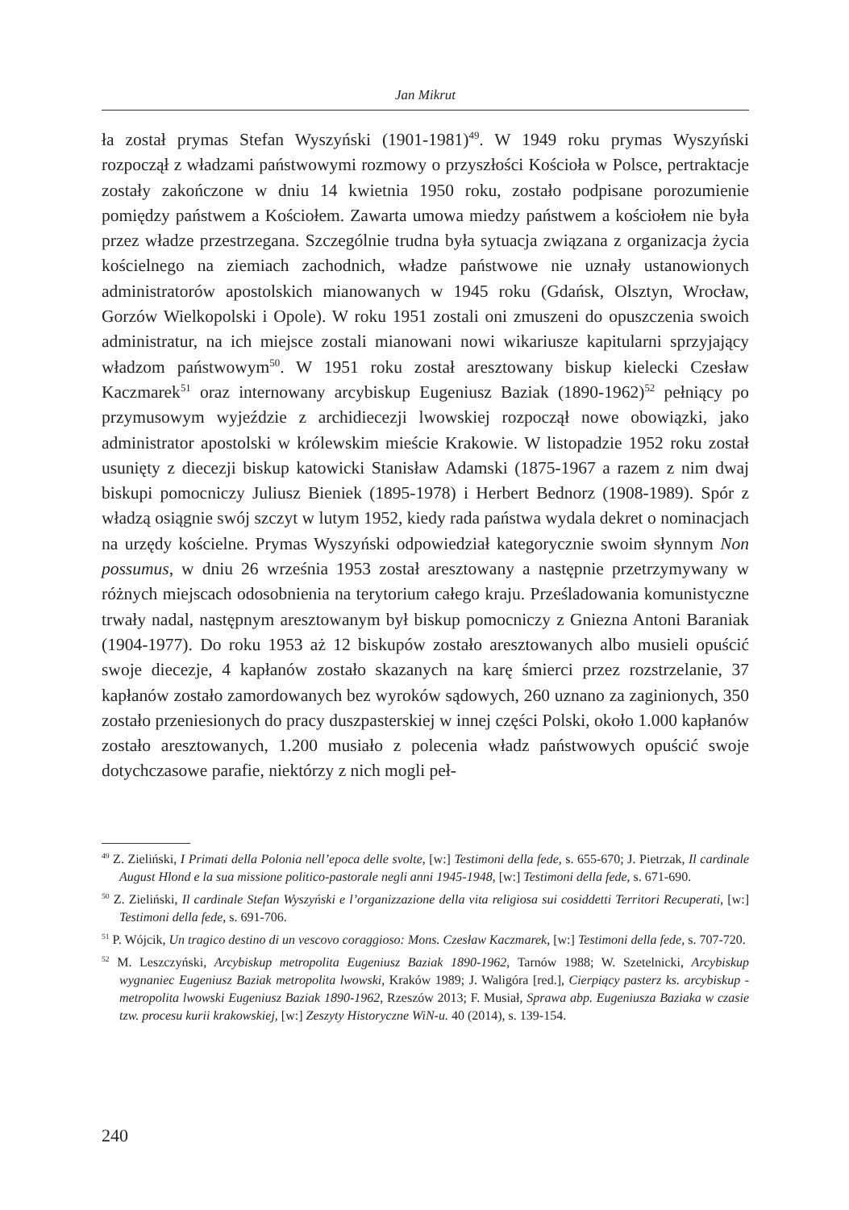Jan Mikrut
ła został prymas Stefan Wyszyński (1901-1981)<sup>49</sup>. W 1949 roku prymas Wyszyński rozpoczął z władzami państwowymi rozmowy o przyszłości Kościoła w Polsce, pertraktacje zostały zakończone w dniu 14 kwietnia 1950 roku, zostało podpisane porozumienie pomiędzy państwem a Kościołem. Zawarta umowa miedzy państwem a kościołem nie była przez władze przestrzegana. Szczególnie trudna była sytuacja związana z organizacja życia kościelnego na ziemiach zachodnich, władze państwowe nie uznały ustanowionych administratorów apostolskich mianowanych w 1945 roku (Gdańsk, Olsztyn, Wrocław, Gorzów Wielkopolski i Opole). W roku 1951 zostali oni zmuszeni do opuszczenia swoich administratur, na ich miejsce zostali mianowani nowi wikariusze kapitularni sprzyjający władzom państwowym<sup>50</sup>. W 1951 roku został aresztowany biskup kielecki Czesław Kaczmarek<sup>51</sup> oraz internowany arcybiskup Eugeniusz Baziak (1890-1962)<sup>52</sup> pełniący po przymusowym wyjeździe z archidiecezji lwowskiej rozpoczął nowe obowiązki, jako administrator apostolski w królewskim mieście Krakowie. W listopadzie 1952 roku został usunięty z diecezji biskup katowicki Stanisław Adamski (1875-1967 a razem z nim dwaj biskupi pomocniczy Juliusz Bieniek (1895-1978) i Herbert Bednorz (1908-1989). Spór z władzą osiągnie swój szczyt w lutym 1952, kiedy rada państwa wydala dekret o nominacjach na urzędy kościelne. Prymas Wyszyński odpowiedział kategorycznie swoim słynnym Non possumus, w dniu 26 września 1953 został aresztowany a następnie przetrzymywany w różnych miejscach odosobnienia na terytorium całego kraju. Prześladowania komunistyczne trwały nadal, następnym aresztowanym był biskup pomocniczy z Gniezna Antoni Baraniak (1904-1977). Do roku 1953 aż 12 biskupów zostało aresztowanych albo musieli opuścić swoje diecezje, 4 kapłanów zostało skazanych na karę śmierci przez rozstrzelanie, 37 kapłanów zostało zamordowanych bez wyroków sądowych, 260 uznano za zaginionych, 350 zostało przeniesionych do pracy duszpasterskiej w innej części Polski, około 1.000 kapłanów zostało aresztowanych, 1.200 musiało z polecenia władz państwowych opuścić swoje dotychczasowe parafie, niektórzy z nich mogli peł-
<sup>49</sup> Z. Zieliński, I Primati della Polonia nell’epoca delle svolte, [w:] Testimoni della fede, s. 655-670; J. Pietrzak, Il cardinale August Hlond e la sua missione politico-pastorale negli anni 1945-1948, [w:] Testimoni della fede, s. 671-690.
<sup>50</sup> Z. Zieliński, Il cardinale Stefan Wyszyński e l’organizzazione della vita religiosa sui cosiddetti Territori Recuperati, [w:] Testimoni della fede, s. 691-706.
<sup>51</sup> P. Wójcik, Un tragico destino di un vescovo coraggioso: Mons. Czesław Kaczmarek, [w:] Testimoni della fede, s. 707-720.
<sup>52</sup> M. Leszczyński, Arcybiskup metropolita Eugeniusz Baziak 1890-1962, Tarnów 1988; W. Szetelnicki, Arcybiskup wygnaniec Eugeniusz Baziak metropolita lwowski, Kraków 1989; J. Waligóra [red.], Cierpiący pasterz ks. arcybiskup - metropolita lwowski Eugeniusz Baziak 1890-1962, Rzeszów 2013; F. Musiał, Sprawa abp. Eugeniusza Baziaka w czasie tzw. procesu kurii krakowskiej, [w:] Zeszyty Historyczne WiN-u. 40 (2014), s. 139-154.
240